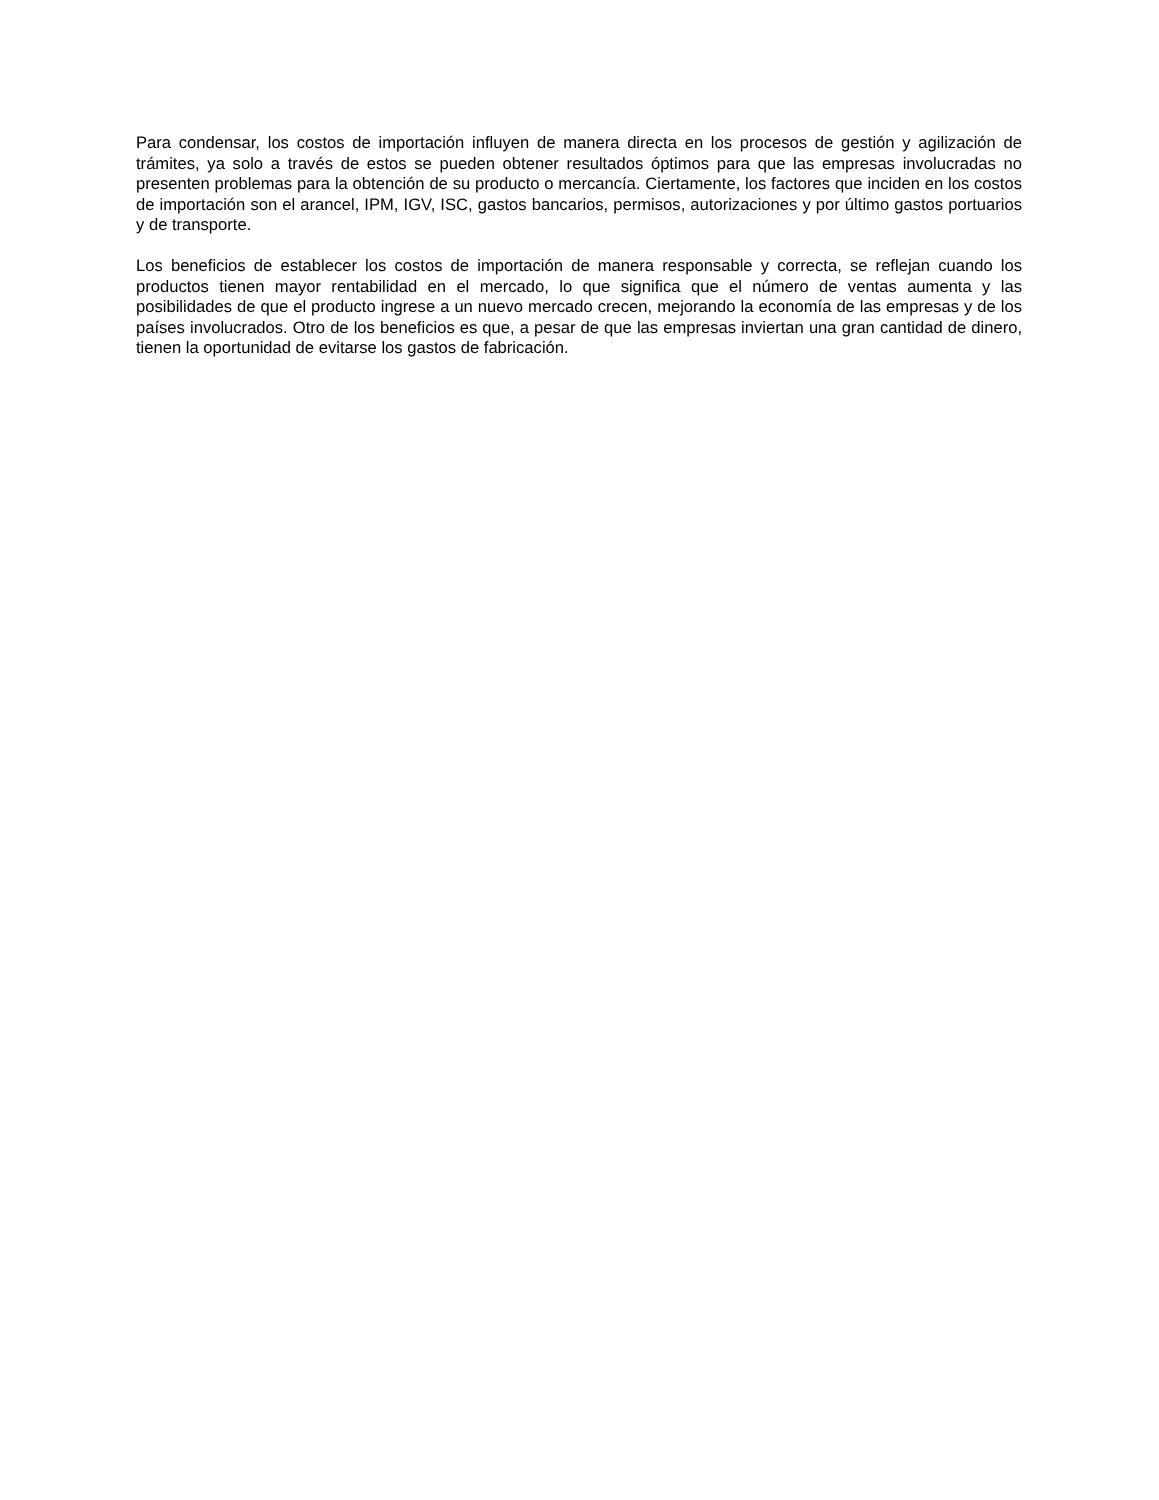Para condensar, los costos de importación influyen de manera directa en los procesos de gestión y agilización de trámites, ya solo a través de estos se pueden obtener resultados óptimos para que las empresas involucradas no presenten problemas para la obtención de su producto o mercancía. Ciertamente, los factores que inciden en los costos de importación son el arancel, IPM, IGV, ISC, gastos bancarios, permisos, autorizaciones y por último gastos portuarios y de transporte.
Los beneficios de establecer los costos de importación de manera responsable y correcta, se reflejan cuando los productos tienen mayor rentabilidad en el mercado, lo que significa que el número de ventas aumenta y las posibilidades de que el producto ingrese a un nuevo mercado crecen, mejorando la economía de las empresas y de los países involucrados. Otro de los beneficios es que, a pesar de que las empresas inviertan una gran cantidad de dinero, tienen la oportunidad de evitarse los gastos de fabricación.